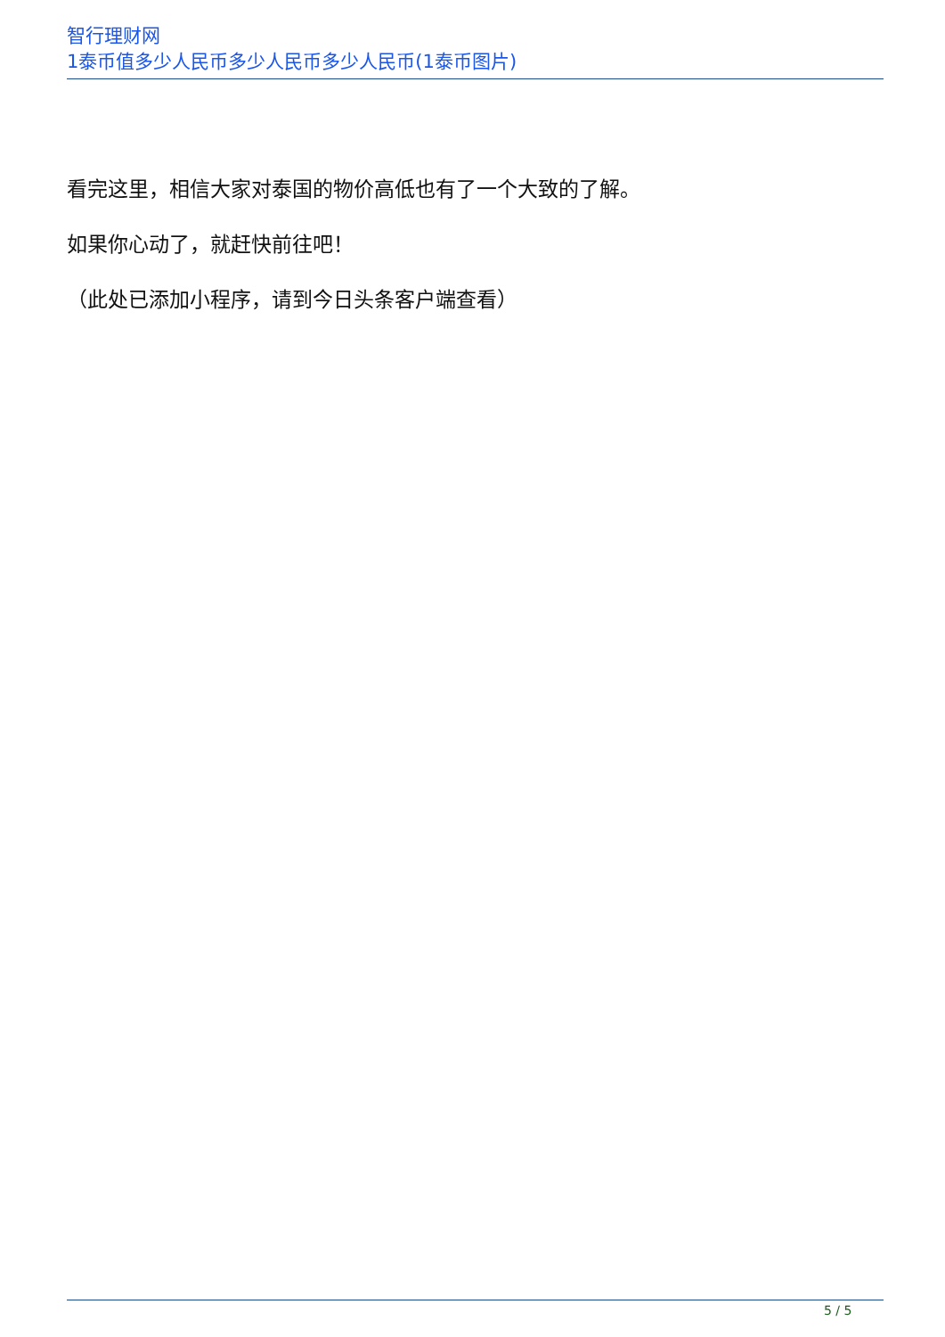智行理财网
1泰币值多少人民币多少人民币多少人民币(1泰币图片)
看完这里，相信大家对泰国的物价高低也有了一个大致的了解。
如果你心动了，就赶快前往吧！
（此处已添加小程序，请到今日头条客户端查看）
5 / 5